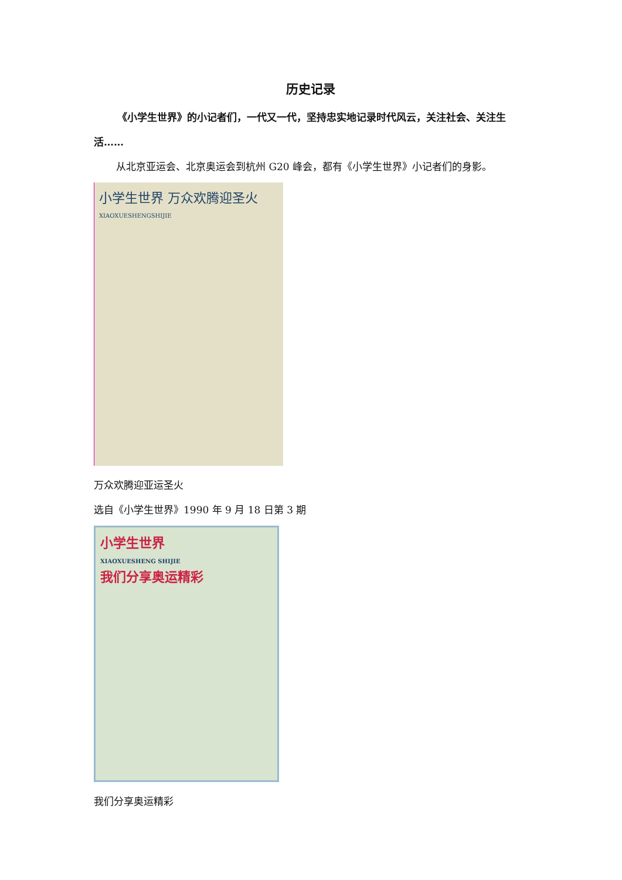历史记录
《小学生世界》的小记者们，一代又一代，坚持忠实地记录时代风云，关注社会、关注生活……
从北京亚运会、北京奥运会到杭州 G20 峰会，都有《小学生世界》小记者们的身影。
小学生世界 万众欢腾迎圣火
XIAOXUESHENGSHIJIE
万众欢腾迎亚运圣火
选自《小学生世界》1990 年 9 月 18 日第 3 期
小学生世界
XIAOXUESHENG SHIJIE
我们分享奥运精彩
我们分享奥运精彩